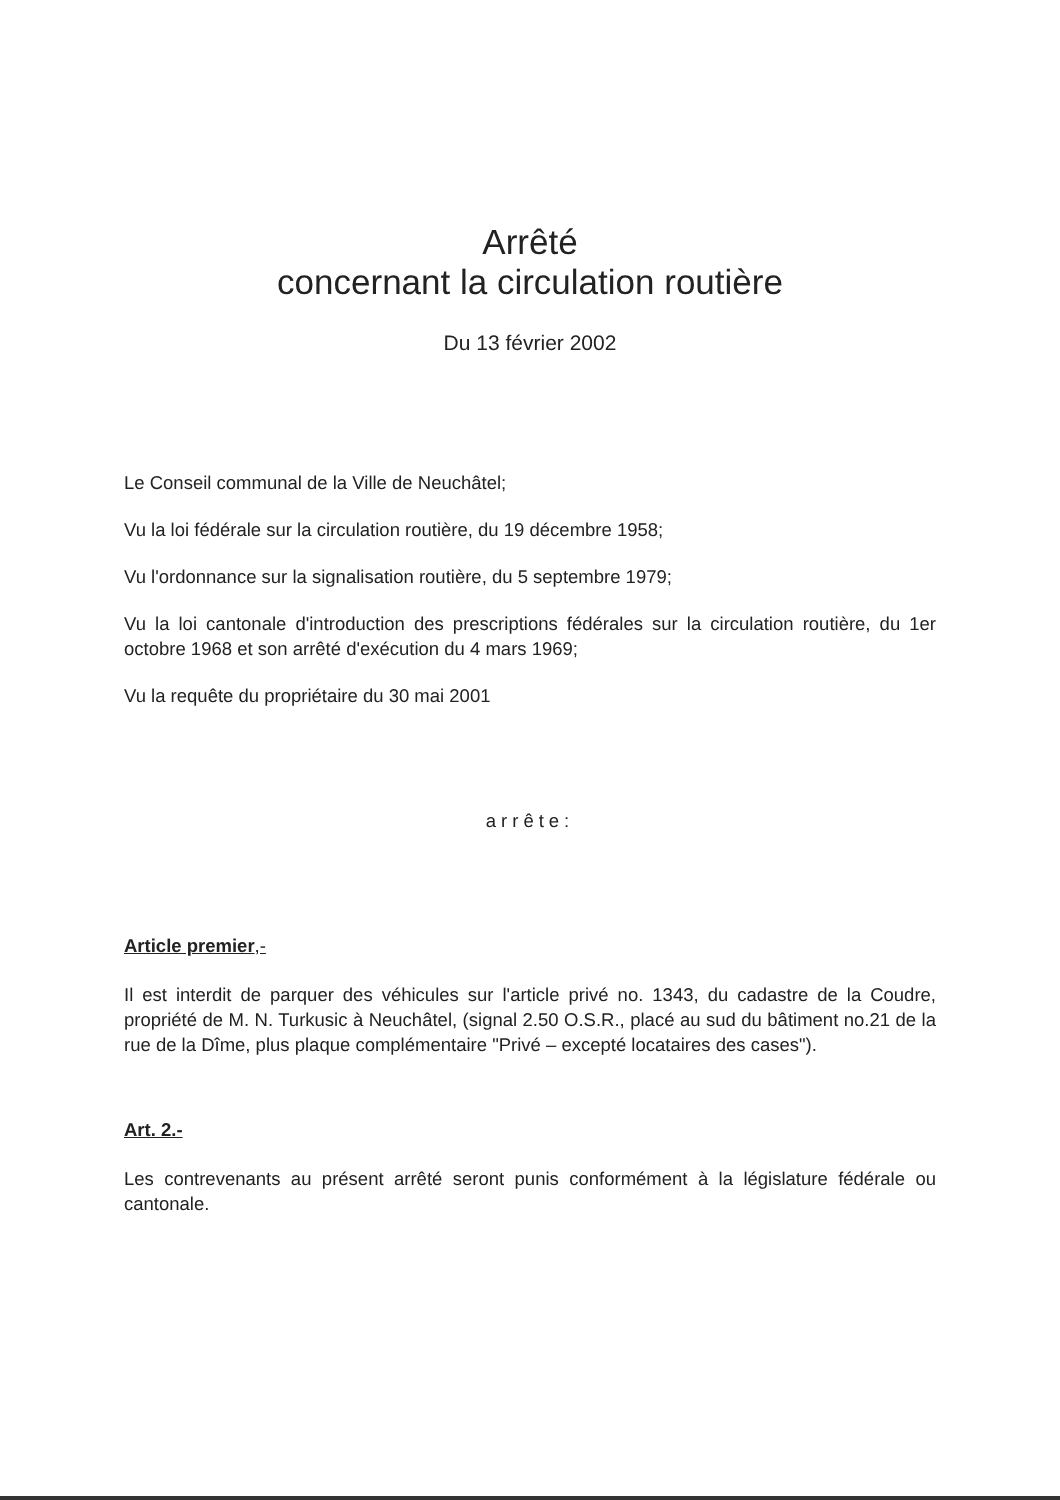Arrêté
concernant la circulation routière
Du 13 février 2002
Le Conseil communal de la Ville de Neuchâtel;
Vu la loi fédérale sur la circulation routière, du 19 décembre 1958;
Vu l'ordonnance sur la signalisation routière, du 5 septembre 1979;
Vu la loi cantonale d'introduction des prescriptions fédérales sur la circulation routière, du 1er octobre 1968 et son arrêté d'exécution du 4 mars 1969;
Vu la requête du propriétaire du 30 mai 2001
arrête:
Article premier,-
Il est interdit de parquer des véhicules sur l'article privé no. 1343, du cadastre de la Coudre, propriété de M. N. Turkusic à Neuchâtel, (signal 2.50 O.S.R., placé au sud du bâtiment no.21 de la rue de la Dîme, plus plaque complémentaire "Privé – excepté locataires des cases").
Art. 2.-
Les contrevenants au présent arrêté seront punis conformément à la législature fédérale ou cantonale.